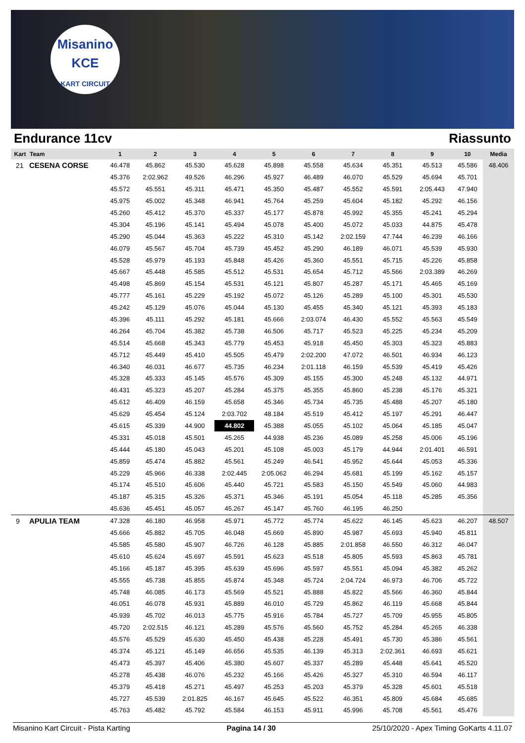Misanino
KCE
KART CIRCUIT
Endurance 11cv Riassunto
| Kart | Team | 1 | 2 | 3 | 4 | 5 | 6 | 7 | 8 | 9 | 10 | Media |
| --- | --- | --- | --- | --- | --- | --- | --- | --- | --- | --- | --- | --- |
| 21 | CESENA CORSE | 46.478 | 45.862 | 45.530 | 45.628 | 45.898 | 45.558 | 45.634 | 45.351 | 45.513 | 45.586 | 48.406 |
| | | 45.376 | 2:02.962 | 49.526 | 46.296 | 45.927 | 46.489 | 46.070 | 45.529 | 45.694 | 45.701 | |
| | | 45.572 | 45.551 | 45.311 | 45.471 | 45.350 | 45.487 | 45.552 | 45.591 | 2:05.443 | 47.940 | |
| | | 45.975 | 45.002 | 45.348 | 46.941 | 45.764 | 45.259 | 45.604 | 45.182 | 45.292 | 46.156 | |
| | | 45.260 | 45.412 | 45.370 | 45.337 | 45.177 | 45.878 | 45.992 | 45.355 | 45.241 | 45.294 | |
| | | 45.304 | 45.196 | 45.141 | 45.494 | 45.078 | 45.400 | 45.072 | 45.033 | 44.875 | 45.478 | |
| | | 45.290 | 45.044 | 45.363 | 45.222 | 45.310 | 45.142 | 2:02.159 | 47.744 | 46.239 | 46.166 | |
| | | 46.079 | 45.567 | 45.704 | 45.739 | 45.452 | 45.290 | 46.189 | 46.071 | 45.539 | 45.930 | |
| | | 45.528 | 45.979 | 45.193 | 45.848 | 45.426 | 45.360 | 45.551 | 45.715 | 45.226 | 45.858 | |
| | | 45.667 | 45.448 | 45.585 | 45.512 | 45.531 | 45.654 | 45.712 | 45.566 | 2:03.389 | 46.269 | |
| | | 45.498 | 45.869 | 45.154 | 45.531 | 45.121 | 45.807 | 45.287 | 45.171 | 45.465 | 45.169 | |
| | | 45.777 | 45.161 | 45.229 | 45.192 | 45.072 | 45.126 | 45.289 | 45.100 | 45.301 | 45.530 | |
| | | 45.242 | 45.129 | 45.076 | 45.044 | 45.130 | 45.455 | 45.340 | 45.121 | 45.393 | 45.183 | |
| | | 45.396 | 45.111 | 45.292 | 45.181 | 45.666 | 2:03.074 | 46.430 | 45.552 | 45.563 | 45.549 | |
| | | 46.264 | 45.704 | 45.382 | 45.738 | 46.506 | 45.717 | 45.523 | 45.225 | 45.234 | 45.209 | |
| | | 45.514 | 45.668 | 45.343 | 45.779 | 45.453 | 45.918 | 45.450 | 45.303 | 45.323 | 45.883 | |
| | | 45.712 | 45.449 | 45.410 | 45.505 | 45.479 | 2:02.200 | 47.072 | 46.501 | 46.934 | 46.123 | |
| | | 46.340 | 46.031 | 46.677 | 45.735 | 46.234 | 2:01.118 | 46.159 | 45.539 | 45.419 | 45.426 | |
| | | 45.328 | 45.333 | 45.145 | 45.576 | 45.309 | 45.155 | 45.300 | 45.248 | 45.132 | 44.971 | |
| | | 46.431 | 45.323 | 45.207 | 45.284 | 45.375 | 45.355 | 45.860 | 45.238 | 45.176 | 45.321 | |
| | | 45.612 | 46.409 | 46.159 | 45.658 | 45.346 | 45.734 | 45.735 | 45.488 | 45.207 | 45.180 | |
| | | 45.629 | 45.454 | 45.124 | 2:03.702 | 48.184 | 45.519 | 45.412 | 45.197 | 45.291 | 46.447 | |
| | | 45.615 | 45.339 | 44.900 | 44.802 | 45.388 | 45.055 | 45.102 | 45.064 | 45.185 | 45.047 | |
| | | 45.331 | 45.018 | 45.501 | 45.265 | 44.938 | 45.236 | 45.089 | 45.258 | 45.006 | 45.196 | |
| | | 45.444 | 45.180 | 45.043 | 45.201 | 45.108 | 45.003 | 45.179 | 44.944 | 2:01.401 | 46.591 | |
| | | 45.859 | 45.474 | 45.882 | 45.561 | 45.249 | 46.541 | 45.952 | 45.644 | 45.053 | 45.336 | |
| | | 45.229 | 45.966 | 46.338 | 2:02.445 | 2:05.062 | 46.294 | 45.681 | 45.199 | 45.162 | 45.157 | |
| | | 45.174 | 45.510 | 45.606 | 45.440 | 45.721 | 45.583 | 45.150 | 45.549 | 45.060 | 44.983 | |
| | | 45.187 | 45.315 | 45.326 | 45.371 | 45.346 | 45.191 | 45.054 | 45.118 | 45.285 | 45.356 | |
| | | 45.636 | 45.451 | 45.057 | 45.267 | 45.147 | 45.760 | 46.195 | 46.250 | | | |
| 9 | APULIA TEAM | 47.328 | 46.180 | 46.958 | 45.971 | 45.772 | 45.774 | 45.622 | 46.145 | 45.623 | 46.207 | 48.507 |
| | | 45.666 | 45.882 | 45.705 | 46.048 | 45.669 | 45.890 | 45.987 | 45.693 | 45.940 | 45.811 | |
| | | 45.585 | 45.580 | 45.907 | 46.726 | 46.128 | 45.885 | 2:01.858 | 46.550 | 46.312 | 46.047 | |
| | | 45.610 | 45.624 | 45.697 | 45.591 | 45.623 | 45.518 | 45.805 | 45.593 | 45.863 | 45.781 | |
| | | 45.166 | 45.187 | 45.395 | 45.639 | 45.696 | 45.597 | 45.551 | 45.094 | 45.382 | 45.262 | |
| | | 45.555 | 45.738 | 45.855 | 45.874 | 45.348 | 45.724 | 2:04.724 | 46.973 | 46.706 | 45.722 | |
| | | 45.748 | 46.085 | 46.173 | 45.569 | 45.521 | 45.888 | 45.822 | 45.566 | 46.360 | 45.844 | |
| | | 46.051 | 46.078 | 45.931 | 45.889 | 46.010 | 45.729 | 45.862 | 46.119 | 45.668 | 45.844 | |
| | | 45.939 | 45.702 | 46.013 | 45.775 | 45.916 | 45.784 | 45.727 | 45.709 | 45.955 | 45.805 | |
| | | 45.720 | 2:02.515 | 46.121 | 45.289 | 45.576 | 45.560 | 45.752 | 45.284 | 45.265 | 46.338 | |
| | | 45.576 | 45.529 | 45.630 | 45.450 | 45.438 | 45.228 | 45.491 | 45.730 | 45.386 | 45.561 | |
| | | 45.374 | 45.121 | 45.149 | 46.656 | 45.535 | 46.139 | 45.313 | 2:02.361 | 46.693 | 45.621 | |
| | | 45.473 | 45.397 | 45.406 | 45.380 | 45.607 | 45.337 | 45.289 | 45.448 | 45.641 | 45.520 | |
| | | 45.278 | 45.438 | 46.076 | 45.232 | 45.166 | 45.426 | 45.327 | 45.310 | 46.594 | 46.117 | |
| | | 45.379 | 45.418 | 45.271 | 45.497 | 45.253 | 45.203 | 45.379 | 45.328 | 45.601 | 45.518 | |
| | | 45.727 | 45.539 | 2:01.825 | 46.167 | 45.645 | 45.522 | 46.351 | 45.809 | 45.684 | 45.685 | |
| | | 45.763 | 45.482 | 45.792 | 45.584 | 46.153 | 45.911 | 45.996 | 45.708 | 45.561 | 45.476 | |
Misanino Kart Circuit - Pista Karting Pagina 14 / 30 25/10/2020 - Apex Timing GoKarts 4.11.07